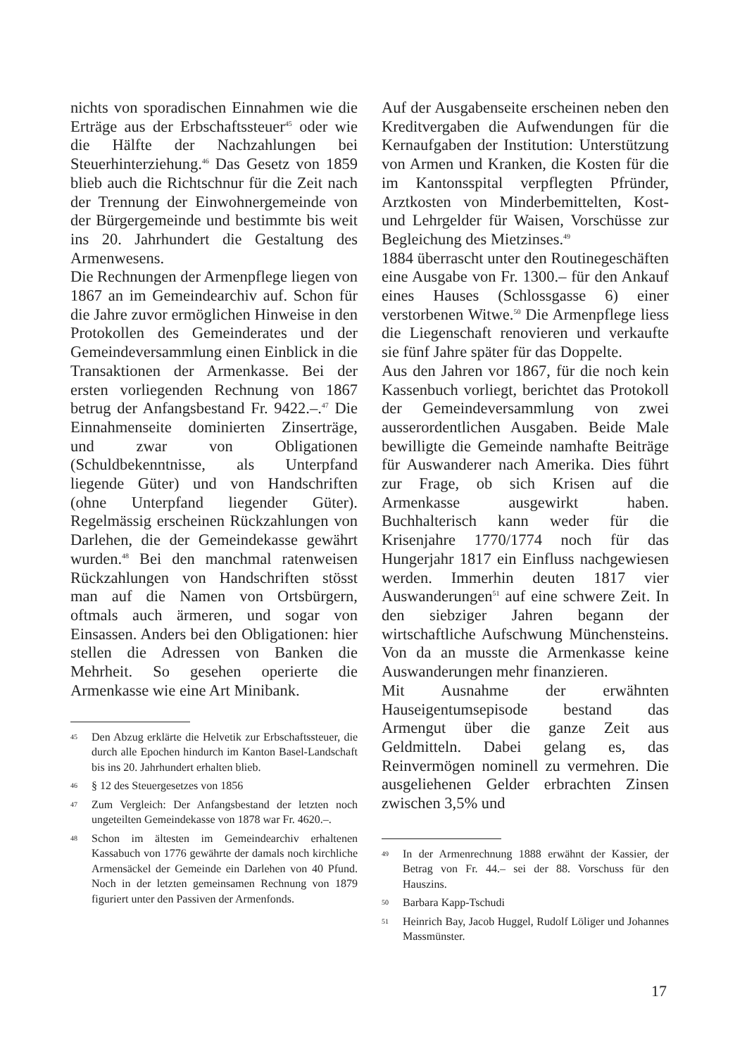nichts von sporadischen Einnahmen wie die Erträge aus der Erbschaftssteuer<sup>45</sup> oder wie die Hälfte der Nachzahlungen bei Steuerhinterziehung.<sup>46</sup> Das Gesetz von 1859 blieb auch die Richtschnur für die Zeit nach der Trennung der Einwohnergemeinde von der Bürgergemeinde und bestimmte bis weit ins 20. Jahrhundert die Gestaltung des Armenwesens.
Die Rechnungen der Armenpflege liegen von 1867 an im Gemeindearchiv auf. Schon für die Jahre zuvor ermöglichen Hinweise in den Protokollen des Gemeinderates und der Gemeindeversammlung einen Einblick in die Transaktionen der Armenkasse. Bei der ersten vorliegenden Rechnung von 1867 betrug der Anfangsbestand Fr. 9422.–.<sup>47</sup> Die Einnahmenseite dominierten Zinserträge, und zwar von Obligationen (Schuldbekenntnisse, als Unterpfand liegende Güter) und von Handschriften (ohne Unterpfand liegender Güter). Regelmässig erscheinen Rückzahlungen von Darlehen, die der Gemeindekasse gewährt wurden.<sup>48</sup> Bei den manchmal ratenweisen Rückzahlungen von Handschriften stösst man auf die Namen von Ortsbürgern, oftmals auch ärmeren, und sogar von Einsassen. Anders bei den Obligationen: hier stellen die Adressen von Banken die Mehrheit. So gesehen operierte die Armenkasse wie eine Art Minibank.
45 Den Abzug erklärte die Helvetik zur Erbschaftssteuer, die durch alle Epochen hindurch im Kanton Basel-Landschaft bis ins 20. Jahrhundert erhalten blieb.
46 § 12 des Steuergesetzes von 1856
47 Zum Vergleich: Der Anfangsbestand der letzten noch ungeteilten Gemeindekasse von 1878 war Fr. 4620.–.
48 Schon im ältesten im Gemeindearchiv erhaltenen Kassabuch von 1776 gewährte der damals noch kirchliche Armensäckel der Gemeinde ein Darlehen von 40 Pfund. Noch in der letzten gemeinsamen Rechnung von 1879 figuriert unter den Passiven der Armenfonds.
Auf der Ausgabenseite erscheinen neben den Kreditvergaben die Aufwendungen für die Kernaufgaben der Institution: Unterstützung von Armen und Kranken, die Kosten für die im Kantonsspital verpflegten Pfründer, Arztkosten von Minderbemittelten, Kost- und Lehrgelder für Waisen, Vorschüsse zur Begleichung des Mietzinses.<sup>49</sup>
1884 überrascht unter den Routinegeschäften eine Ausgabe von Fr. 1300.– für den Ankauf eines Hauses (Schlossgasse 6) einer verstorbenen Witwe.<sup>50</sup> Die Armenpflege liess die Liegenschaft renovieren und verkaufte sie fünf Jahre später für das Doppelte.
Aus den Jahren vor 1867, für die noch kein Kassenbuch vorliegt, berichtet das Protokoll der Gemeindeversammlung von zwei ausserordentlichen Ausgaben. Beide Male bewilligte die Gemeinde namhafte Beiträge für Auswanderer nach Amerika. Dies führt zur Frage, ob sich Krisen auf die Armenkasse ausgewirkt haben. Buchhalterisch kann weder für die Krisenjahre 1770/1774 noch für das Hungerjahr 1817 ein Einfluss nachgewiesen werden. Immerhin deuten 1817 vier Auswanderungen<sup>51</sup> auf eine schwere Zeit. In den siebziger Jahren begann der wirtschaftliche Aufschwung Münchensteins. Von da an musste die Armenkasse keine Auswanderungen mehr finanzieren.
Mit Ausnahme der erwähnten Hauseigentumsepisode bestand das Armengut über die ganze Zeit aus Geldmitteln. Dabei gelang es, das Reinvermögen nominell zu vermehren. Die ausgeliehenen Gelder erbrachten Zinsen zwischen 3,5% und
49 In der Armenrechnung 1888 erwähnt der Kassier, der Betrag von Fr. 44.– sei der 88. Vorschuss für den Hauszins.
50 Barbara Kapp-Tschudi
51 Heinrich Bay, Jacob Huggel, Rudolf Löliger und Johannes Massmünster.
17